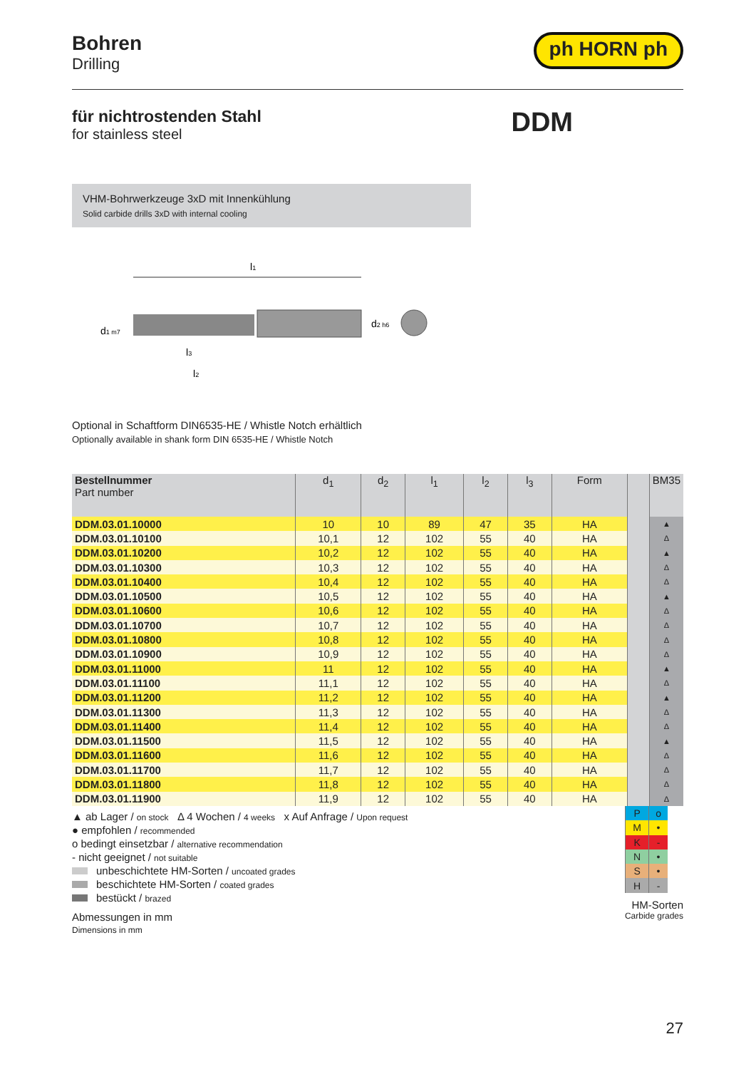Bohren
Drilling
ph HORN ph
für nichtrostenden Stahl
for stainless steel
DDM
VHM-Bohrwerkzeuge 3xD mit Innenkühlung
Solid carbide drills 3xD with internal cooling
l1
d1 m7
d2 h6
l3
l2
Optional in Schaftform DIN6535-HE / Whistle Notch erhältlich
Optionally available in shank form DIN 6535-HE / Whistle Notch
| Bestellnummer Part number | d<sub>1</sub> | d<sub>2</sub> | l<sub>1</sub> | l<sub>2</sub> | l<sub>3</sub> | Form | | BM35 |
| --- | --- | --- | --- | --- | --- | --- | --- | --- |
| DDM.03.01.10000 | 10 | 10 | 89 | 47 | 35 | HA | | ▲ |
| DDM.03.01.10100 | 10,1 | 12 | 102 | 55 | 40 | HA | | Δ |
| DDM.03.01.10200 | 10,2 | 12 | 102 | 55 | 40 | HA | | ▲ |
| DDM.03.01.10300 | 10,3 | 12 | 102 | 55 | 40 | HA | | Δ |
| DDM.03.01.10400 | 10,4 | 12 | 102 | 55 | 40 | HA | | Δ |
| DDM.03.01.10500 | 10,5 | 12 | 102 | 55 | 40 | HA | | ▲ |
| DDM.03.01.10600 | 10,6 | 12 | 102 | 55 | 40 | HA | | Δ |
| DDM.03.01.10700 | 10,7 | 12 | 102 | 55 | 40 | HA | | Δ |
| DDM.03.01.10800 | 10,8 | 12 | 102 | 55 | 40 | HA | | Δ |
| DDM.03.01.10900 | 10,9 | 12 | 102 | 55 | 40 | HA | | Δ |
| DDM.03.01.11000 | 11 | 12 | 102 | 55 | 40 | HA | | ▲ |
| DDM.03.01.11100 | 11,1 | 12 | 102 | 55 | 40 | HA | | Δ |
| DDM.03.01.11200 | 11,2 | 12 | 102 | 55 | 40 | HA | | ▲ |
| DDM.03.01.11300 | 11,3 | 12 | 102 | 55 | 40 | HA | | Δ |
| DDM.03.01.11400 | 11,4 | 12 | 102 | 55 | 40 | HA | | Δ |
| DDM.03.01.11500 | 11,5 | 12 | 102 | 55 | 40 | HA | | ▲ |
| DDM.03.01.11600 | 11,6 | 12 | 102 | 55 | 40 | HA | | Δ |
| DDM.03.01.11700 | 11,7 | 12 | 102 | 55 | 40 | HA | | Δ |
| DDM.03.01.11800 | 11,8 | 12 | 102 | 55 | 40 | HA | | Δ |
| DDM.03.01.11900 | 11,9 | 12 | 102 | 55 | 40 | HA | | Δ |
▲ ab Lager / on stock Δ 4 Wochen / 4 weeks x Auf Anfrage / Upon request
● empfohlen / recommended
o bedingt einsetzbar / alternative recommendation
- nicht geeignet / not suitable
unbeschichtete HM-Sorten / uncoated grades
beschichtete HM-Sorten / coated grades
bestückt / brazed
Abmessungen in mm
Dimensions in mm
| P | o |
| M | • |
| K | - |
| N | • |
| S | • |
| H | - |
HM-Sorten
Carbide grades
27